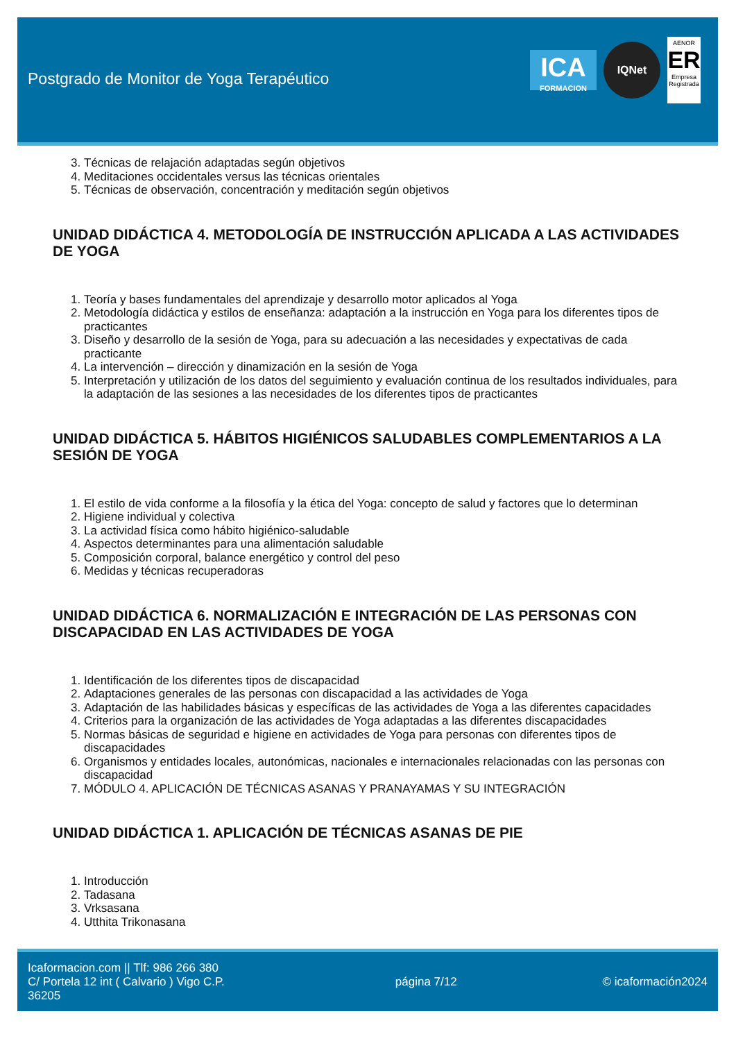Postgrado de Monitor de Yoga Terapéutico
ICA
FORMACION
IQNet
AENOR
ER
Empresa Registrada
3. Técnicas de relajación adaptadas según objetivos
4. Meditaciones occidentales versus las técnicas orientales
5. Técnicas de observación, concentración y meditación según objetivos
UNIDAD DIDÁCTICA 4. METODOLOGÍA DE INSTRUCCIÓN APLICADA A LAS ACTIVIDADES DE YOGA
1. Teoría y bases fundamentales del aprendizaje y desarrollo motor aplicados al Yoga
2. Metodología didáctica y estilos de enseñanza: adaptación a la instrucción en Yoga para los diferentes tipos de practicantes
3. Diseño y desarrollo de la sesión de Yoga, para su adecuación a las necesidades y expectativas de cada practicante
4. La intervención – dirección y dinamización en la sesión de Yoga
5. Interpretación y utilización de los datos del seguimiento y evaluación continua de los resultados individuales, para la adaptación de las sesiones a las necesidades de los diferentes tipos de practicantes
UNIDAD DIDÁCTICA 5. HÁBITOS HIGIÉNICOS SALUDABLES COMPLEMENTARIOS A LA SESIÓN DE YOGA
1. El estilo de vida conforme a la filosofía y la ética del Yoga: concepto de salud y factores que lo determinan
2. Higiene individual y colectiva
3. La actividad física como hábito higiénico-saludable
4. Aspectos determinantes para una alimentación saludable
5. Composición corporal, balance energético y control del peso
6. Medidas y técnicas recuperadoras
UNIDAD DIDÁCTICA 6. NORMALIZACIÓN E INTEGRACIÓN DE LAS PERSONAS CON DISCAPACIDAD EN LAS ACTIVIDADES DE YOGA
1. Identificación de los diferentes tipos de discapacidad
2. Adaptaciones generales de las personas con discapacidad a las actividades de Yoga
3. Adaptación de las habilidades básicas y específicas de las actividades de Yoga a las diferentes capacidades
4. Criterios para la organización de las actividades de Yoga adaptadas a las diferentes discapacidades
5. Normas básicas de seguridad e higiene en actividades de Yoga para personas con diferentes tipos de discapacidades
6. Organismos y entidades locales, autonómicas, nacionales e internacionales relacionadas con las personas con discapacidad
7. MÓDULO 4. APLICACIÓN DE TÉCNICAS ASANAS Y PRANAYAMAS Y SU INTEGRACIÓN
UNIDAD DIDÁCTICA 1. APLICACIÓN DE TÉCNICAS ASANAS DE PIE
1. Introducción
2. Tadasana
3. Vrksasana
4. Utthita Trikonasana
Icaformacion.com || Tlf: 986 266 380
C/ Portela 12 int ( Calvario ) Vigo C.P. 36205
página 7/12 © icaformación2024